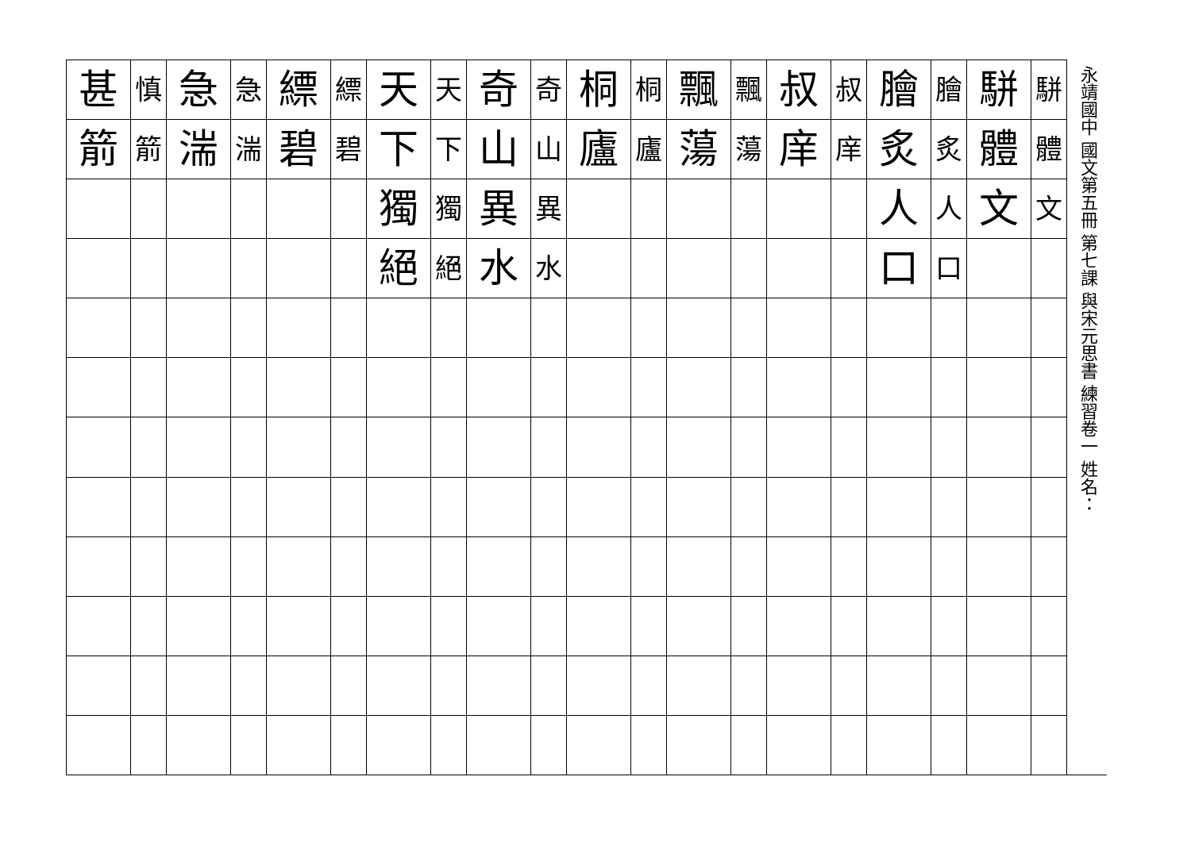永靖國中 國文第五冊 第七課 與宋元思書 練習卷一 姓名：
| 甚 | 慎 | 急 | 急 | 縹 | 縹 | 天 | 天 | 奇 | 奇 | 桐 | 桐 | 飄 | 飄 | 叔 | 叔 | 膾 | 膾 | 駢 | 駢 |
| 箭 | 箭 | 湍 | 湍 | 碧 | 碧 | 下 | 下 | 山 | 山 | 廬 | 廬 | 蕩 | 蕩 | 庠 | 庠 | 炙 | 炙 | 體 | 體 |
| | | | | | | 獨 | 獨 | 異 | 異 | | | | | | | 人 | 人 | 文 | 文 |
| | | | | | | 絕 | 絕 | 水 | 水 | | | | | | | 口 | 口 | | |